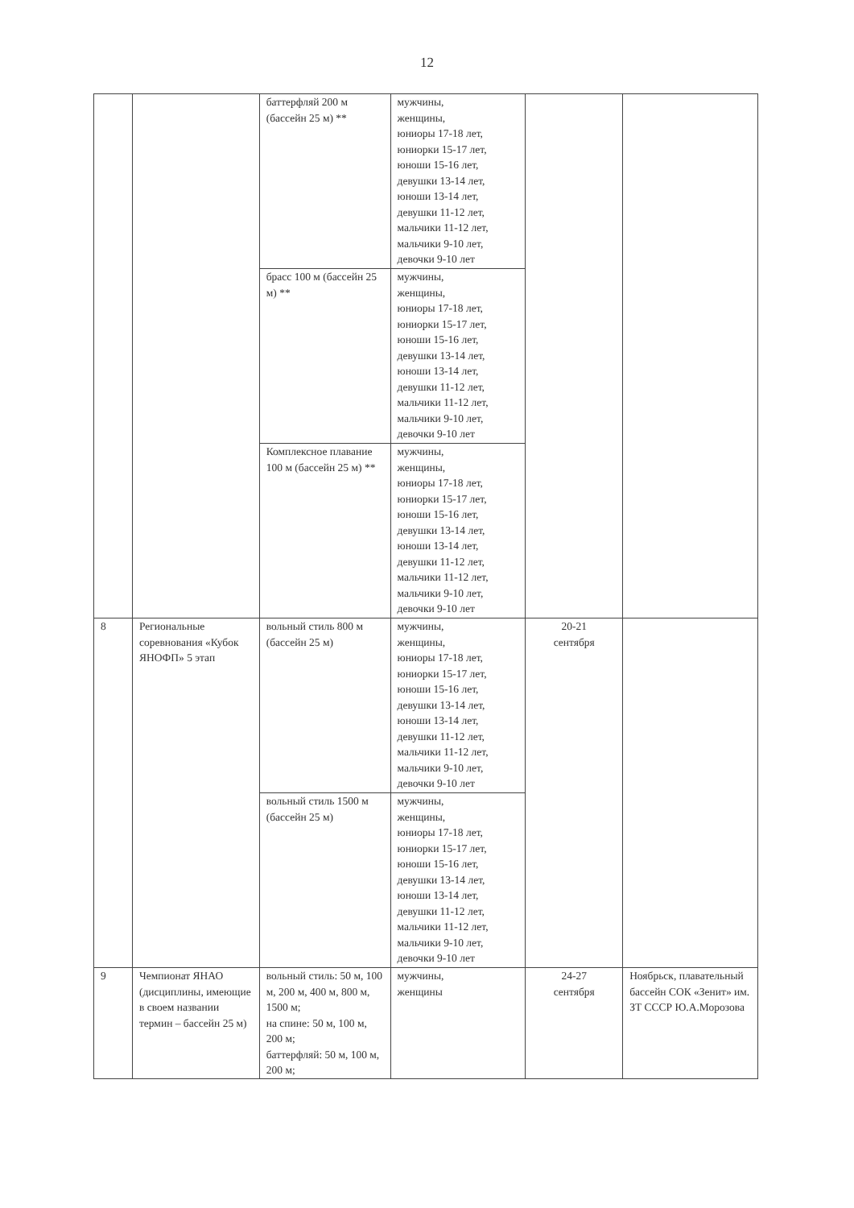12
| | | баттерфляй 200 м (бассейн 25 м) ** | мужчины, женщины, юниоры 17-18 лет, юниорки 15-17 лет, юноши 15-16 лет, девушки 13-14 лет, юноши 13-14 лет, девушки 11-12 лет, мальчики 11-12 лет, мальчики 9-10 лет, девочки 9-10 лет | | |
| | | брасс 100 м (бассейн 25 м) ** | мужчины, женщины, юниоры 17-18 лет, юниорки 15-17 лет, юноши 15-16 лет, девушки 13-14 лет, юноши 13-14 лет, девушки 11-12 лет, мальчики 11-12 лет, мальчики 9-10 лет, девочки 9-10 лет | | |
| | | Комплексное плавание 100 м (бассейн 25 м) ** | мужчины, женщины, юниоры 17-18 лет, юниорки 15-17 лет, юноши 15-16 лет, девушки 13-14 лет, юноши 13-14 лет, девушки 11-12 лет, мальчики 11-12 лет, мальчики 9-10 лет, девочки 9-10 лет | | |
| 8 | Региональные соревнования «Кубок ЯНОФП» 5 этап | вольный стиль 800 м (бассейн 25 м) | мужчины, женщины, юниоры 17-18 лет, юниорки 15-17 лет, юноши 15-16 лет, девушки 13-14 лет, юноши 13-14 лет, девушки 11-12 лет, мальчики 11-12 лет, мальчики 9-10 лет, девочки 9-10 лет | 20-21 сентября | |
| | | вольный стиль 1500 м (бассейн 25 м) | мужчины, женщины, юниоры 17-18 лет, юниорки 15-17 лет, юноши 15-16 лет, девушки 13-14 лет, юноши 13-14 лет, девушки 11-12 лет, мальчики 11-12 лет, мальчики 9-10 лет, девочки 9-10 лет | | |
| 9 | Чемпионат ЯНАО (дисциплины, имеющие в своем названии термин – бассейн 25 м) | вольный стиль: 50 м, 100 м, 200 м, 400 м, 800 м, 1500 м; на спине: 50 м, 100 м, 200 м; баттерфляй: 50 м, 100 м, 200 м; | мужчины, женщины | 24-27 сентября | Ноябрьск, плавательный бассейн СОК «Зенит» им. ЗТ СССР Ю.А.Морозова |